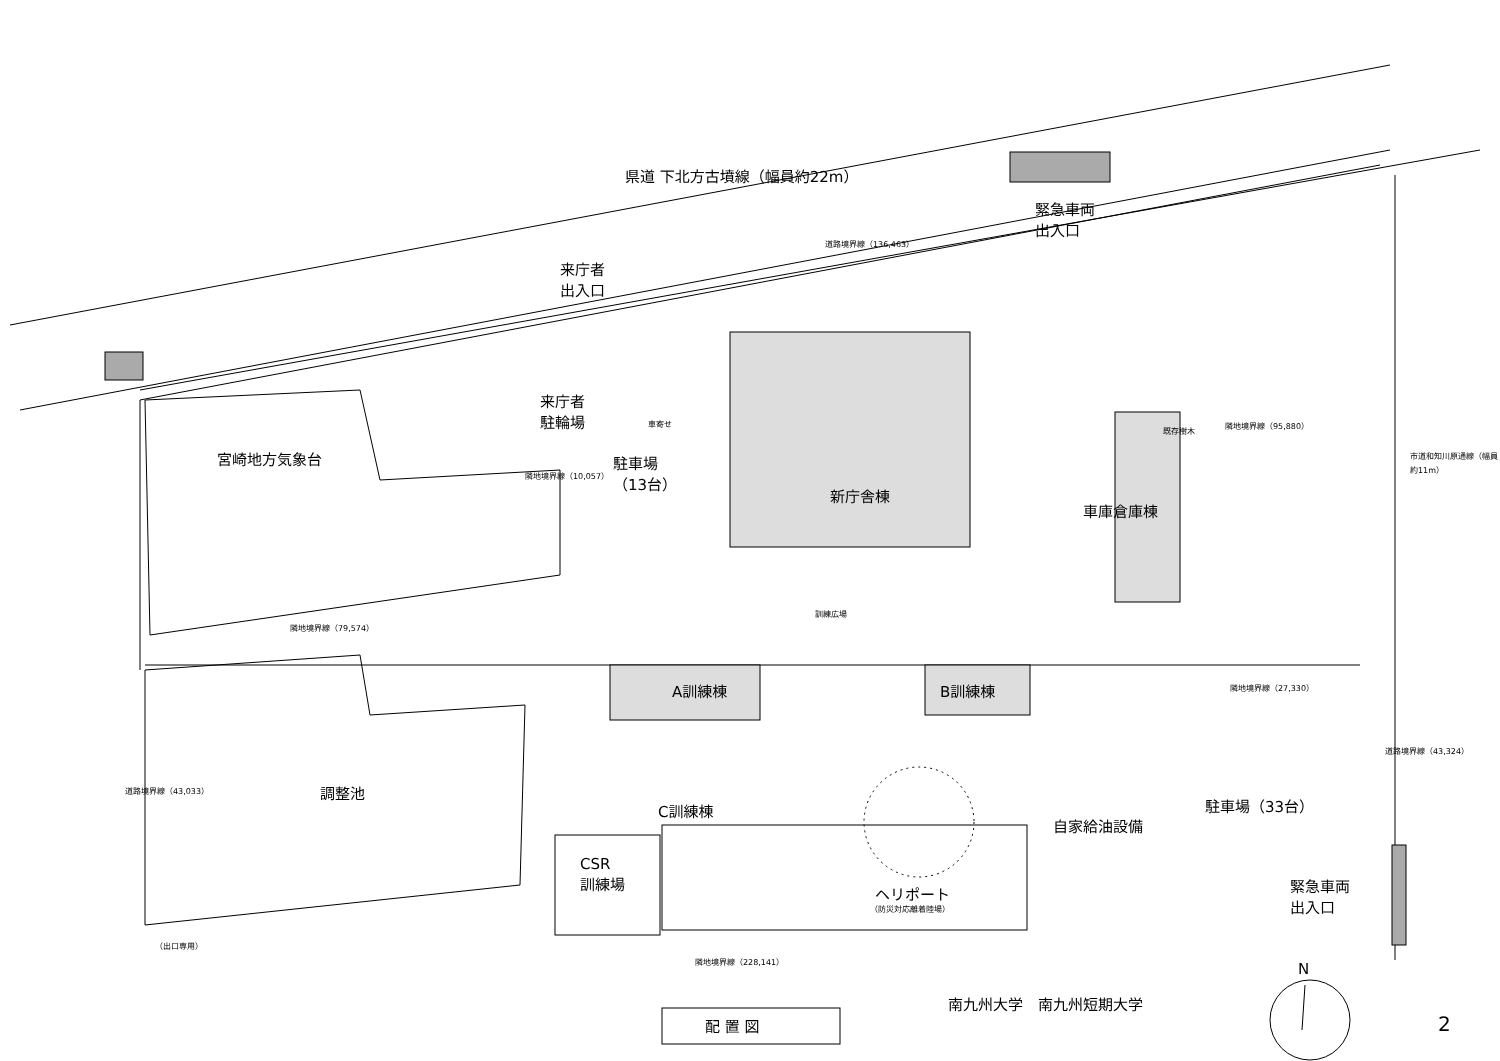県道 下北方古墳線（幅員約22m）
緊急車両
出入口
道路境界線（136,463）
来庁者
出入口
来庁者
駐輪場
宮崎地方気象台
車寄せ
駐車場
（13台）
隣地境界線（10,057）
新庁舎棟
既存樹木
車庫倉庫棟
隣地境界線（95,880）
市道和知川原通線（幅員約11m）
訓練広場
隣地境界線（79,574）
A訓練棟 B訓練棟 隣地境界線（27,330）
調整池
道路境界線（43,033）
道路境界線（43,324）
C訓練棟 駐車場（33台）
自家給油設備
CSR
訓練場
ヘリポート
（防災対応離着陸場）
緊急車両
出入口
（出口専用）
隣地境界線（228,141） N
配 置 図
南九州大学　南九州短期大学
2